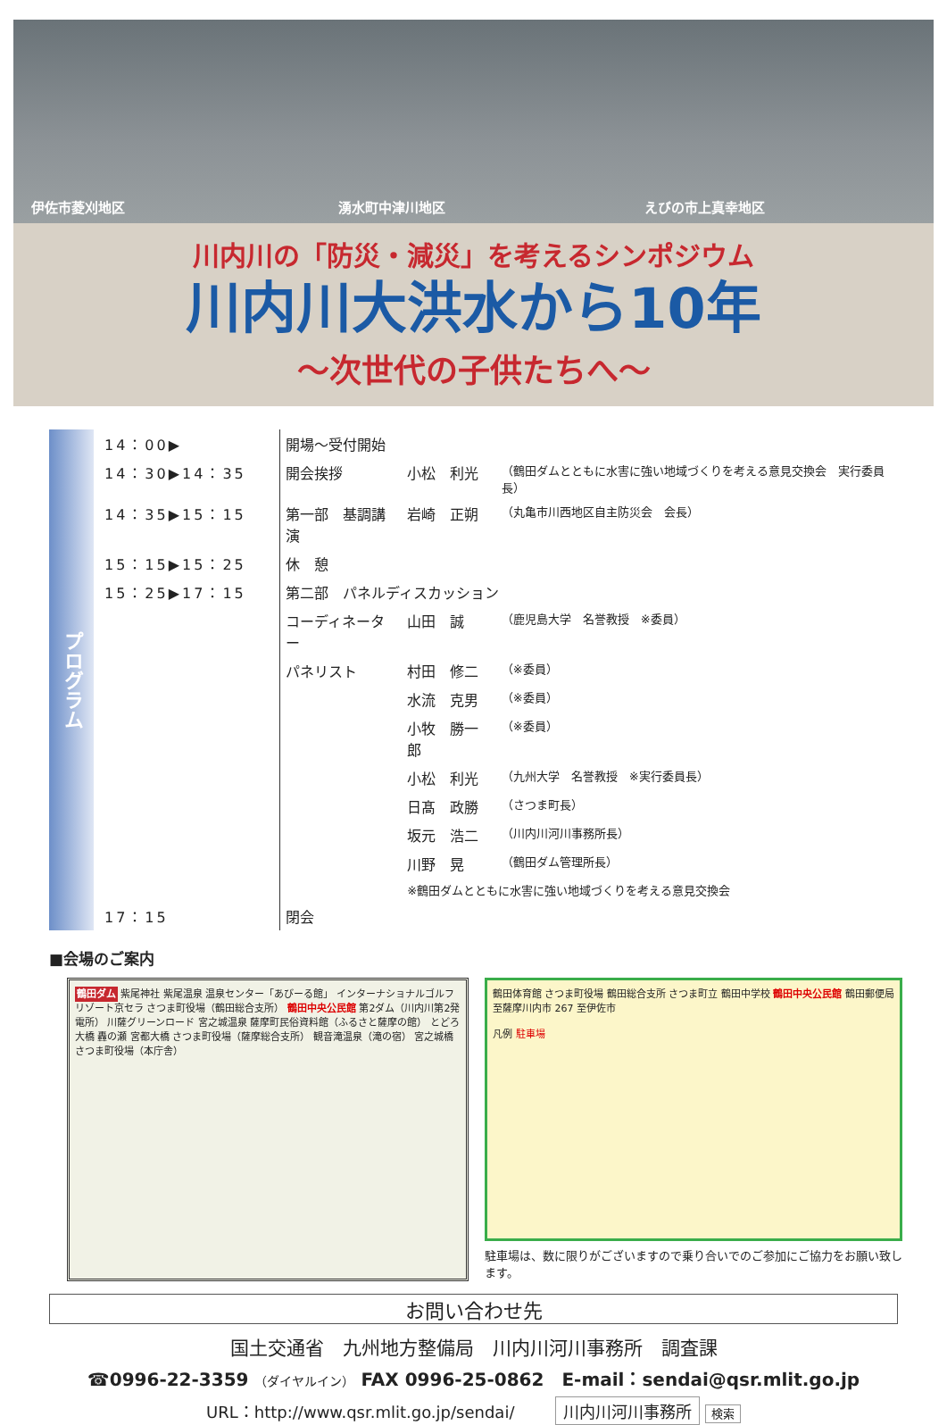伊佐市菱刈地区 湧水町中津川地区 えびの市上真幸地区
川内川の「防災・減災」を考えるシンポジウム
川内川大洪水から10年
～次世代の子供たちへ～
プログラム
| 14：00▶ | 開場～受付開始 | | |
| 14：30▶14：35 | 開会挨拶 | 小松 利光 | （鶴田ダムとともに水害に強い地域づくりを考える意見交換会 実行委員長） |
| 14：35▶15：15 | 第一部 基調講演 | 岩崎 正朔 | （丸亀市川西地区自主防災会 会長） |
| 15：15▶15：25 | 休 憩 | | |
| 15：25▶17：15 | 第二部 パネルディスカッション | | |
| | コーディネーター | 山田 誠 | （鹿児島大学 名誉教授 ※委員） |
| | パネリスト | 村田 修二 | （※委員） |
| | | 水流 克男 | （※委員） |
| | | 小牧 勝一郎 | （※委員） |
| | | 小松 利光 | （九州大学 名誉教授 ※実行委員長） |
| | | 日髙 政勝 | （さつま町長） |
| | | 坂元 浩二 | （川内川河川事務所長） |
| | | 川野 晃 | （鶴田ダム管理所長） |
| | | ※鶴田ダムとともに水害に強い地域づくりを考える意見交換会 | |
| 17：15 | 閉会 | | |
■会場のご案内
鶴田ダム 紫尾神社 紫尾温泉 温泉センター「あびーる館」 インターナショナルゴルフリゾート京セラ さつま町役場（鶴田総合支所） 鶴田中央公民館 第2ダム（川内川第2発電所） 川薩グリーンロード 宮之城温泉 薩摩町民俗資料館（ふるさと薩摩の館） とどろ大橋 轟の瀬 宮都大橋 さつま町役場（薩摩総合支所） 観音滝温泉（滝の宿） 宮之城橋 さつま町役場（本庁舎）
鶴田体育館 さつま町役場 鶴田総合支所 さつま町立 鶴田中学校 鶴田中央公民館 鶴田郵便局 至薩摩川内市 267 至伊佐市
凡例 駐車場
駐車場は、数に限りがございますので乗り合いでのご参加にご協力をお願い致します。
お問い合わせ先
国土交通省　九州地方整備局　川内川河川事務所　調査課
☎0996-22-3359 （ダイヤルイン） FAX 0996-25-0862　E-mail：sendai@qsr.mlit.go.jp
URL：http://www.qsr.mlit.go.jp/sendai/ 川内川河川事務所 検索